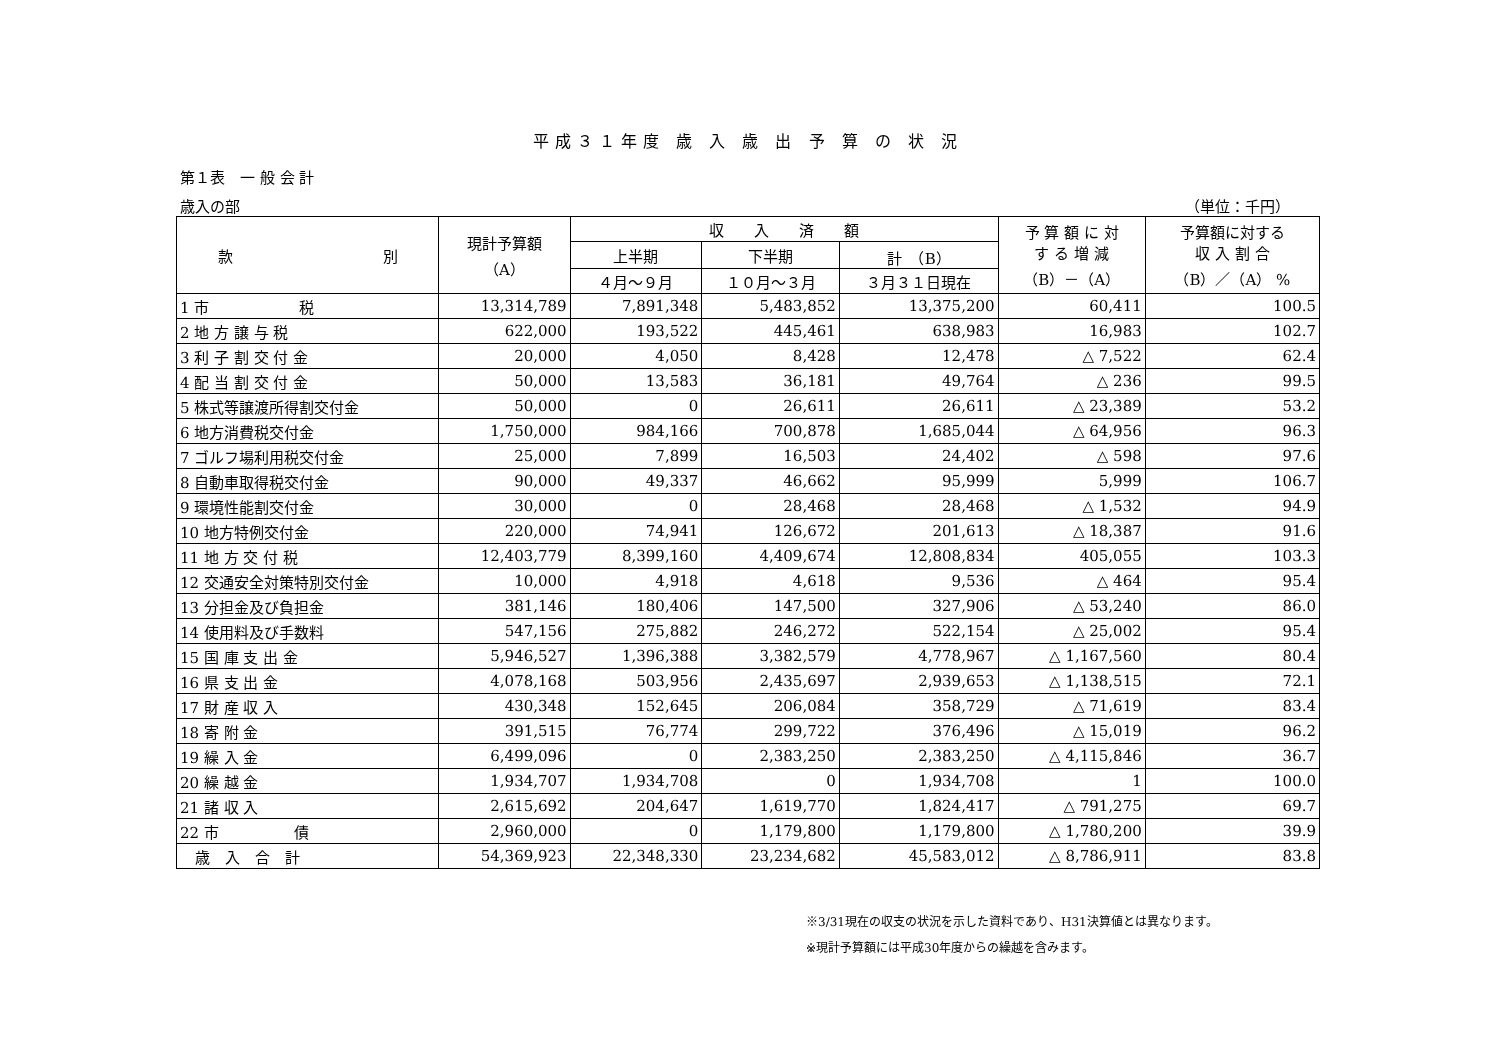平成３１年度 歳 入 歳 出 予 算 の 状 況
第１表　一 般 会 計
歳入の部 （単位：千円）
| 款 別 | 現計予算額 （A） | 収 入 済 額 | | | 予 算 額 に 対 す る 増 減 （B）－（A） | 予算額に対する 収 入 割 合 （B）／（A） % |
| --- | --- | --- | --- | --- | --- | --- |
| | | 上半期 | 下半期 | 計 （B） | | |
| | | ４月～９月 | １０月～３月 | ３月３１日現在 | | |
| 1 市 税 | 13,314,789 | 7,891,348 | 5,483,852 | 13,375,200 | 60,411 | 100.5 |
| 2 地 方 譲 与 税 | 622,000 | 193,522 | 445,461 | 638,983 | 16,983 | 102.7 |
| 3 利 子 割 交 付 金 | 20,000 | 4,050 | 8,428 | 12,478 | △ 7,522 | 62.4 |
| 4 配 当 割 交 付 金 | 50,000 | 13,583 | 36,181 | 49,764 | △ 236 | 99.5 |
| 5 株式等譲渡所得割交付金 | 50,000 | 0 | 26,611 | 26,611 | △ 23,389 | 53.2 |
| 6 地方消費税交付金 | 1,750,000 | 984,166 | 700,878 | 1,685,044 | △ 64,956 | 96.3 |
| 7 ゴルフ場利用税交付金 | 25,000 | 7,899 | 16,503 | 24,402 | △ 598 | 97.6 |
| 8 自動車取得税交付金 | 90,000 | 49,337 | 46,662 | 95,999 | 5,999 | 106.7 |
| 9 環境性能割交付金 | 30,000 | 0 | 28,468 | 28,468 | △ 1,532 | 94.9 |
| 10 地方特例交付金 | 220,000 | 74,941 | 126,672 | 201,613 | △ 18,387 | 91.6 |
| 11 地 方 交 付 税 | 12,403,779 | 8,399,160 | 4,409,674 | 12,808,834 | 405,055 | 103.3 |
| 12 交通安全対策特別交付金 | 10,000 | 4,918 | 4,618 | 9,536 | △ 464 | 95.4 |
| 13 分担金及び負担金 | 381,146 | 180,406 | 147,500 | 327,906 | △ 53,240 | 86.0 |
| 14 使用料及び手数料 | 547,156 | 275,882 | 246,272 | 522,154 | △ 25,002 | 95.4 |
| 15 国 庫 支 出 金 | 5,946,527 | 1,396,388 | 3,382,579 | 4,778,967 | △ 1,167,560 | 80.4 |
| 16 県 支 出 金 | 4,078,168 | 503,956 | 2,435,697 | 2,939,653 | △ 1,138,515 | 72.1 |
| 17 財 産 収 入 | 430,348 | 152,645 | 206,084 | 358,729 | △ 71,619 | 83.4 |
| 18 寄 附 金 | 391,515 | 76,774 | 299,722 | 376,496 | △ 15,019 | 96.2 |
| 19 繰 入 金 | 6,499,096 | 0 | 2,383,250 | 2,383,250 | △ 4,115,846 | 36.7 |
| 20 繰 越 金 | 1,934,707 | 1,934,708 | 0 | 1,934,708 | 1 | 100.0 |
| 21 諸 収 入 | 2,615,692 | 204,647 | 1,619,770 | 1,824,417 | △ 791,275 | 69.7 |
| 22 市 債 | 2,960,000 | 0 | 1,179,800 | 1,179,800 | △ 1,780,200 | 39.9 |
| 歳 入 合 計 | 54,369,923 | 22,348,330 | 23,234,682 | 45,583,012 | △ 8,786,911 | 83.8 |
※3/31現在の収支の状況を示した資料であり、H31決算値とは異なります。
※現計予算額には平成30年度からの繰越を含みます。